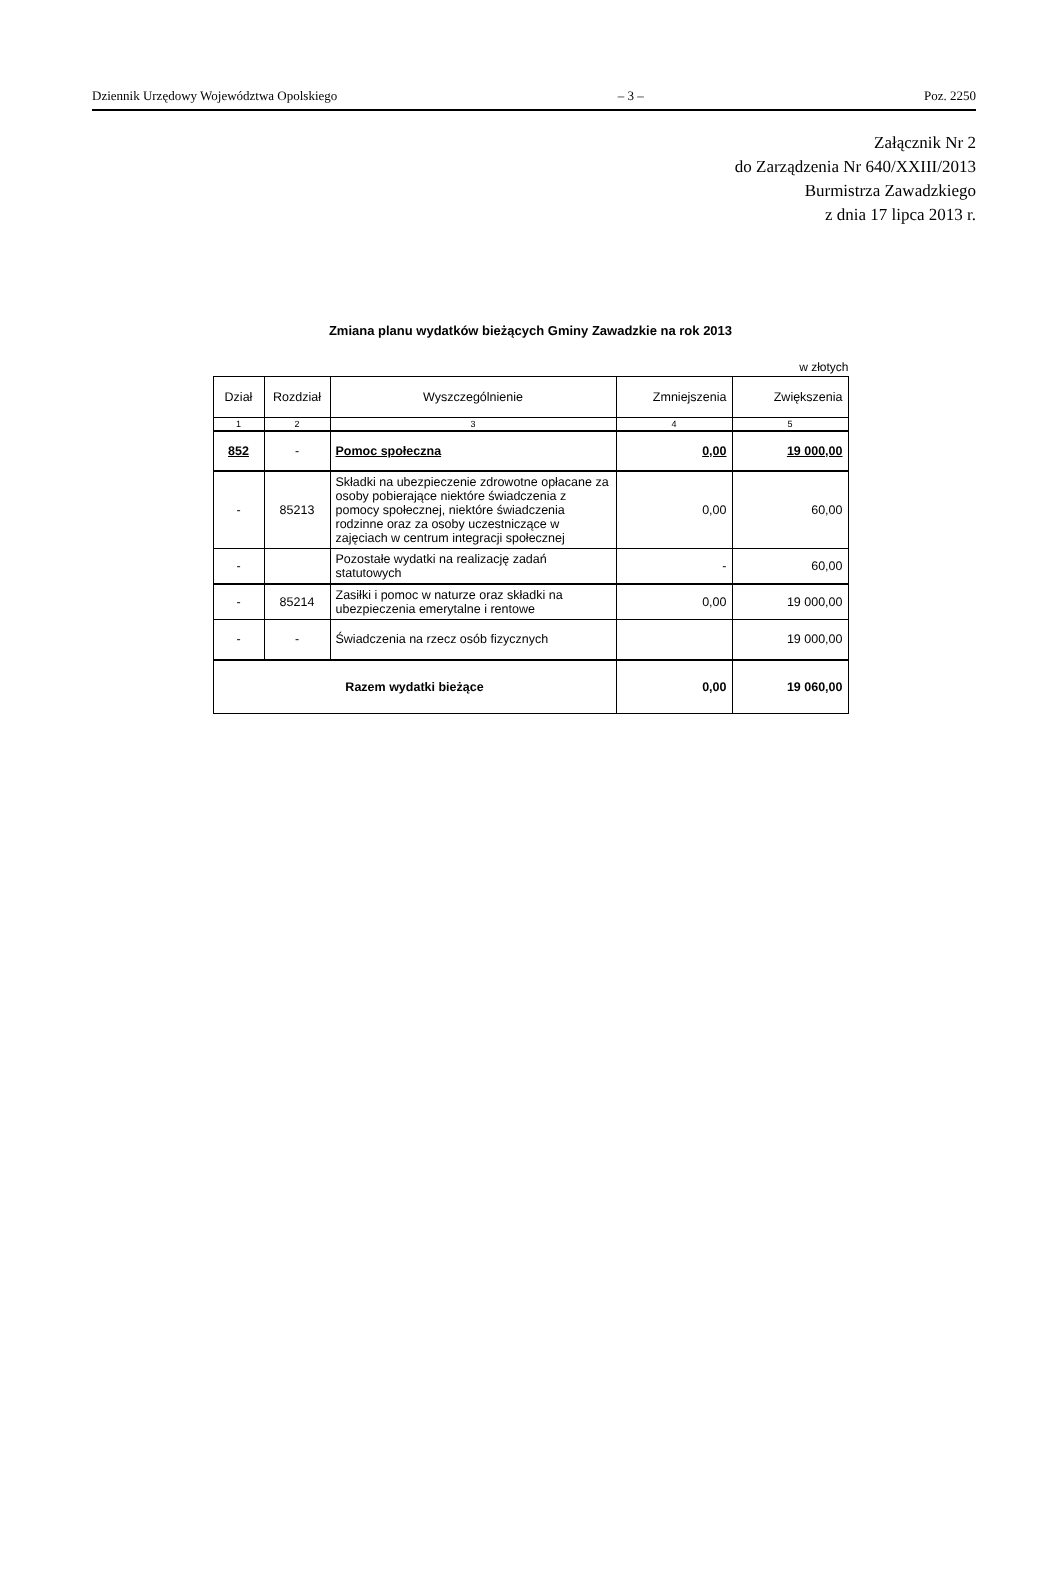Dziennik Urzędowy Województwa Opolskiego – 3 – Poz. 2250
Załącznik Nr 2
do Zarządzenia Nr 640/XXIII/2013
Burmistrza Zawadzkiego
z dnia 17 lipca 2013 r.
Zmiana planu wydatków bieżących Gminy Zawadzkie na rok 2013
w złotych
| Dział | Rozdział | Wyszczególnienie | Zmniejszenia | Zwiększenia |
| --- | --- | --- | --- | --- |
| 1 | 2 | 3 | 4 | 5 |
| 852 | - | Pomoc społeczna | 0,00 | 19 000,00 |
| - | 85213 | Składki na ubezpieczenie zdrowotne opłacane za osoby pobierające niektóre świadczenia z pomocy społecznej, niektóre świadczenia rodzinne oraz za osoby uczestniczące w zajęciach w centrum integracji społecznej | 0,00 | 60,00 |
| - | | Pozostałe wydatki na realizację zadań statutowych | - | 60,00 |
| - | 85214 | Zasiłki i pomoc w naturze oraz składki na ubezpieczenia emerytalne i rentowe | 0,00 | 19 000,00 |
| - | - | Świadczenia na rzecz osób fizycznych | | 19 000,00 |
| Razem wydatki bieżące | | | 0,00 | 19 060,00 |